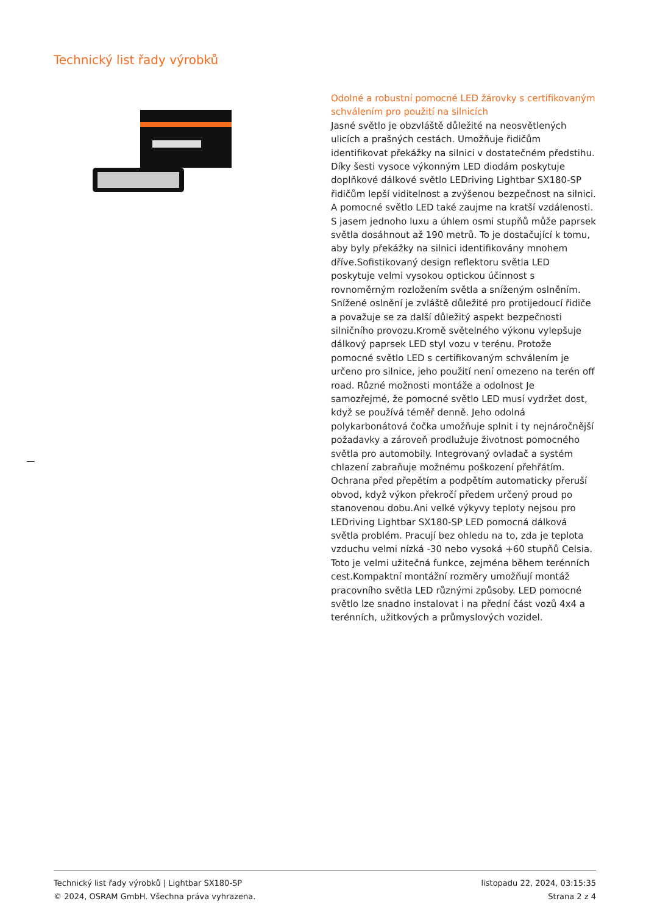Technický list řady výrobků
Odolné a robustní pomocné LED žárovky s certifikovaným schválením pro použití na silnicích
Jasné světlo je obzvláště důležité na neosvětlených ulicích a prašných cestách. Umožňuje řidičům identifikovat překážky na silnici v dostatečném předstihu. Díky šesti vysoce výkonným LED diodám poskytuje doplňkové dálkové světlo LEDriving Lightbar SX180-SP řidičům lepší viditelnost a zvýšenou bezpečnost na silnici. A pomocné světlo LED také zaujme na kratší vzdálenosti. S jasem jednoho luxu a úhlem osmi stupňů může paprsek světla dosáhnout až 190 metrů. To je dostačující k tomu, aby byly překážky na silnici identifikovány mnohem dříve.Sofistikovaný design reflektoru světla LED poskytuje velmi vysokou optickou účinnost s rovnoměrným rozložením světla a sníženým oslněním. Snížené oslnění je zvláště důležité pro protijedoucí řidiče a považuje se za další důležitý aspekt bezpečnosti silničního provozu.Kromě světelného výkonu vylepšuje dálkový paprsek LED styl vozu v terénu. Protože pomocné světlo LED s certifikovaným schválením je určeno pro silnice, jeho použití není omezeno na terén off road. Různé možnosti montáže a odolnost Je samozřejmé, že pomocné světlo LED musí vydržet dost, když se používá téměř denně. Jeho odolná polykarbonátová čočka umožňuje splnit i ty nejnáročnější požadavky a zároveň prodlužuje životnost pomocného světla pro automobily. Integrovaný ovladač a systém chlazení zabraňuje možnému poškození přehřátím. Ochrana před přepětím a podpětím automaticky přeruší obvod, když výkon překročí předem určený proud po stanovenou dobu.Ani velké výkyvy teploty nejsou pro LEDriving Lightbar SX180-SP LED pomocná dálková světla problém. Pracují bez ohledu na to, zda je teplota vzduchu velmi nízká -30 nebo vysoká +60 stupňů Celsia. Toto je velmi užitečná funkce, zejména během terénních cest.Kompaktní montážní rozměry umožňují montáž pracovního světla LED různými způsoby. LED pomocné světlo lze snadno instalovat i na přední část vozů 4x4 a terénních, užitkových a průmyslových vozidel.
Technický list řady výrobků | Lightbar SX180-SP
© 2024, OSRAM GmbH. Všechna práva vyhrazena.
listopadu 22, 2024, 03:15:35
Strana 2 z 4